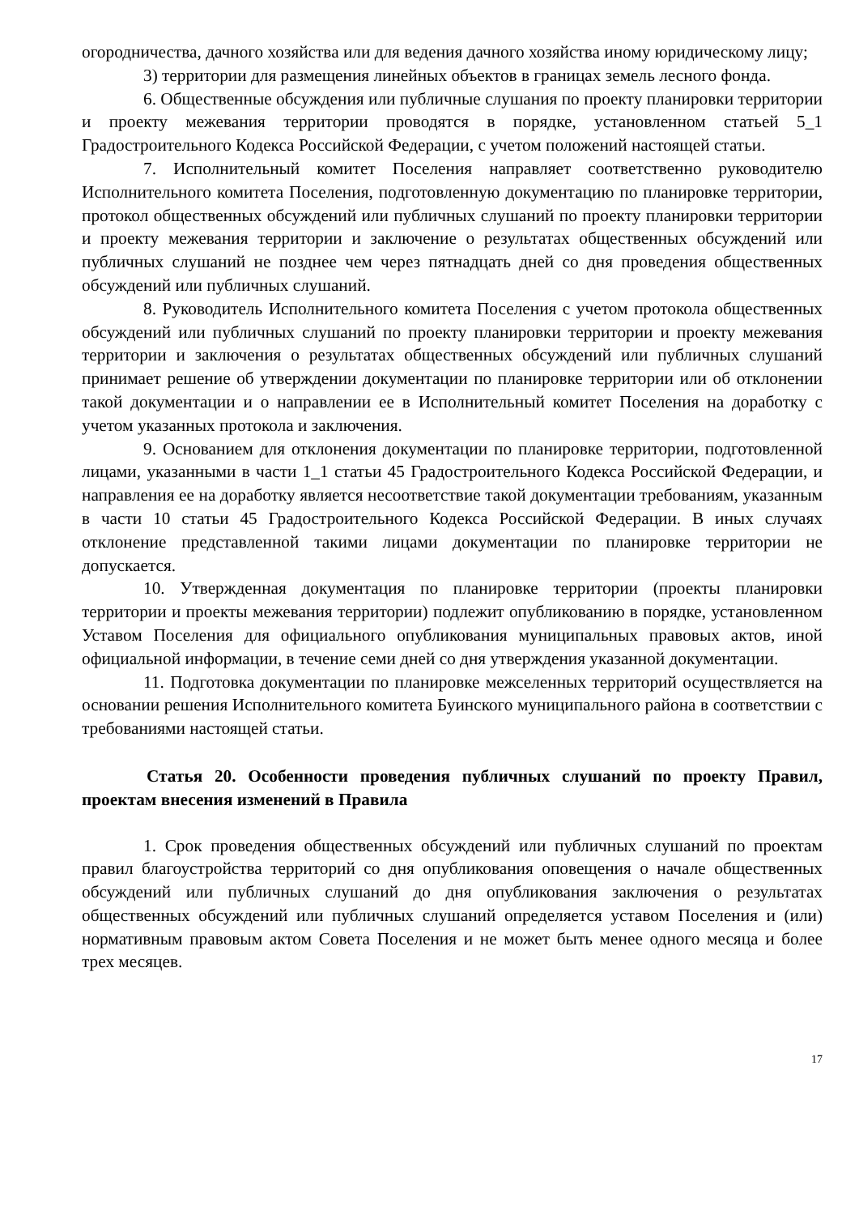огородничества, дачного хозяйства или для ведения дачного хозяйства иному юридическому лицу;
3) территории для размещения линейных объектов в границах земель лесного фонда.
6. Общественные обсуждения или публичные слушания по проекту планировки территории и проекту межевания территории проводятся в порядке, установленном статьей 5_1 Градостроительного Кодекса Российской Федерации, с учетом положений настоящей статьи.
7. Исполнительный комитет Поселения направляет соответственно руководителю Исполнительного комитета Поселения, подготовленную документацию по планировке территории, протокол общественных обсуждений или публичных слушаний по проекту планировки территории и проекту межевания территории и заключение о результатах общественных обсуждений или публичных слушаний не позднее чем через пятнадцать дней со дня проведения общественных обсуждений или публичных слушаний.
8. Руководитель Исполнительного комитета Поселения с учетом протокола общественных обсуждений или публичных слушаний по проекту планировки территории и проекту межевания территории и заключения о результатах общественных обсуждений или публичных слушаний принимает решение об утверждении документации по планировке территории или об отклонении такой документации и о направлении ее в Исполнительный комитет Поселения на доработку с учетом указанных протокола и заключения.
9. Основанием для отклонения документации по планировке территории, подготовленной лицами, указанными в части 1_1 статьи 45 Градостроительного Кодекса Российской Федерации, и направления ее на доработку является несоответствие такой документации требованиям, указанным в части 10 статьи 45 Градостроительного Кодекса Российской Федерации. В иных случаях отклонение представленной такими лицами документации по планировке территории не допускается.
10. Утвержденная документация по планировке территории (проекты планировки территории и проекты межевания территории) подлежит опубликованию в порядке, установленном Уставом Поселения для официального опубликования муниципальных правовых актов, иной официальной информации, в течение семи дней со дня утверждения указанной документации.
11. Подготовка документации по планировке межселенных территорий осуществляется на основании решения Исполнительного комитета Буинского муниципального района в соответствии с требованиями настоящей статьи.
Статья 20. Особенности проведения публичных слушаний по проекту Правил, проектам внесения изменений в Правила
1. Срок проведения общественных обсуждений или публичных слушаний по проектам правил благоустройства территорий со дня опубликования оповещения о начале общественных обсуждений или публичных слушаний до дня опубликования заключения о результатах общественных обсуждений или публичных слушаний определяется уставом Поселения и (или) нормативным правовым актом Совета Поселения и не может быть менее одного месяца и более трех месяцев.
17